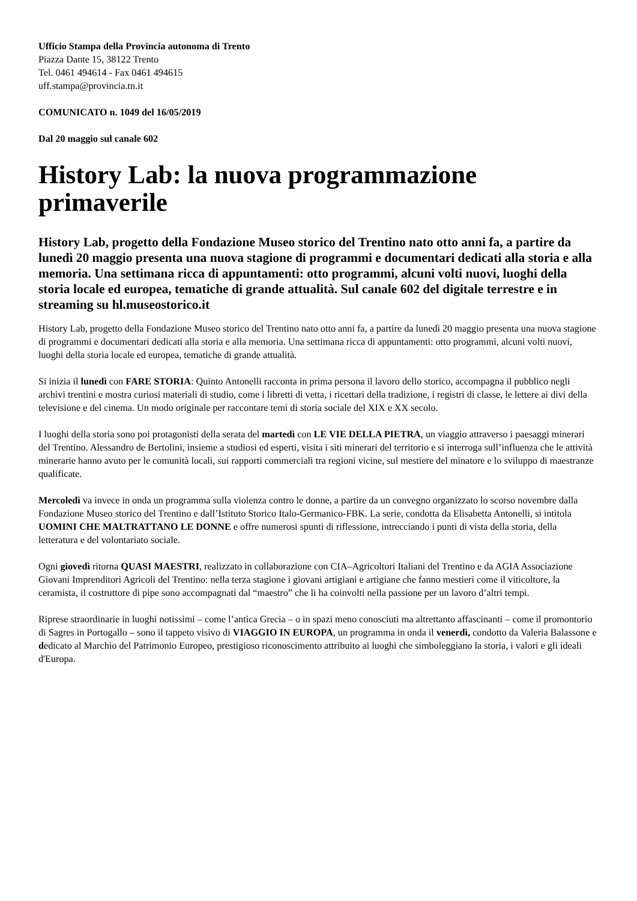Ufficio Stampa della Provincia autonoma di Trento
Piazza Dante 15, 38122 Trento
Tel. 0461 494614 - Fax 0461 494615
uff.stampa@provincia.tn.it
COMUNICATO n. 1049 del 16/05/2019
Dal 20 maggio sul canale 602
History Lab: la nuova programmazione primaverile
History Lab, progetto della Fondazione Museo storico del Trentino nato otto anni fa, a partire da lunedì 20 maggio presenta una nuova stagione di programmi e documentari dedicati alla storia e alla memoria. Una settimana ricca di appuntamenti: otto programmi, alcuni volti nuovi, luoghi della storia locale ed europea, tematiche di grande attualità. Sul canale 602 del digitale terrestre e in streaming su hl.museostorico.it
History Lab, progetto della Fondazione Museo storico del Trentino nato otto anni fa, a partire da lunedì 20 maggio presenta una nuova stagione di programmi e documentari dedicati alla storia e alla memoria. Una settimana ricca di appuntamenti: otto programmi, alcuni volti nuovi, luoghi della storia locale ed europea, tematiche di grande attualità.
Si inizia il lunedì con FARE STORIA: Quinto Antonelli racconta in prima persona il lavoro dello storico, accompagna il pubblico negli archivi trentini e mostra curiosi materiali di studio, come i libretti di vetta, i ricettari della tradizione, i registri di classe, le lettere ai divi della televisione e del cinema. Un modo originale per raccontare temi di storia sociale del XIX e XX secolo.
I luoghi della storia sono poi protagonisti della serata del martedì con LE VIE DELLA PIETRA, un viaggio attraverso i paesaggi minerari del Trentino. Alessandro de Bertolini, insieme a studiosi ed esperti, visita i siti minerari del territorio e si interroga sull’influenza che le attività minerarie hanno avuto per le comunità locali, sui rapporti commerciali tra regioni vicine, sul mestiere del minatore e lo sviluppo di maestranze qualificate.
Mercoledì va invece in onda un programma sulla violenza contro le donne, a partire da un convegno organizzato lo scorso novembre dalla Fondazione Museo storico del Trentino e dall’Istituto Storico Italo-Germanico-FBK. La serie, condotta da Elisabetta Antonelli, si intitola UOMINI CHE MALTRATTANO LE DONNE e offre numerosi spunti di riflessione, intrecciando i punti di vista della storia, della letteratura e del volontariato sociale.
Ogni giovedì ritorna QUASI MAESTRI, realizzato in collaborazione con CIA–Agricoltori Italiani del Trentino e da AGIA Associazione Giovani Imprenditori Agricoli del Trentino: nella terza stagione i giovani artigiani e artigiane che fanno mestieri come il viticoltore, la ceramista, il costruttore di pipe sono accompagnati dal “maestro” che li ha coinvolti nella passione per un lavoro d’altri tempi.
Riprese straordinarie in luoghi notissimi – come l’antica Grecia – o in spazi meno conosciuti ma altrettanto affascinanti – come il promontorio di Sagres in Portogallo – sono il tappeto visivo di VIAGGIO IN EUROPA, un programma in onda il venerdì, condotto da Valeria Balassone e dedicato al Marchio del Patrimonio Europeo, prestigioso riconoscimento attribuito ai luoghi che simboleggiano la storia, i valori e gli ideali d'Europa.